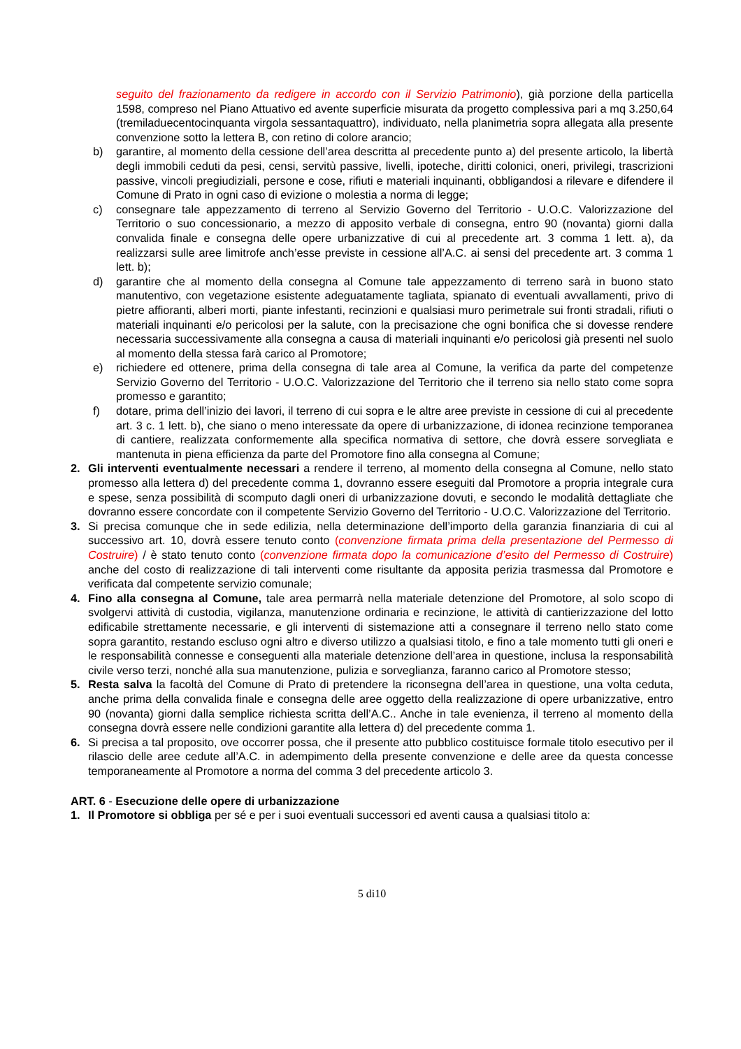seguito del frazionamento da redigere in accordo con il Servizio Patrimonio), già porzione della particella 1598, compreso nel Piano Attuativo ed avente superficie misurata da progetto complessiva pari a mq 3.250,64 (tremiladuecentocinquanta virgola sessantaquattro), individuato, nella planimetria sopra allegata alla presente convenzione sotto la lettera B, con retino di colore arancio;
b) garantire, al momento della cessione dell’area descritta al precedente punto a) del presente articolo, la libertà degli immobili ceduti da pesi, censi, servitù passive, livelli, ipoteche, diritti colonici, oneri, privilegi, trascrizioni passive, vincoli pregiudiziali, persone e cose, rifiuti e materiali inquinanti, obbligandosi a rilevare e difendere il Comune di Prato in ogni caso di evizione o molestia a norma di legge;
c) consegnare tale appezzamento di terreno al Servizio Governo del Territorio - U.O.C. Valorizzazione del Territorio o suo concessionario, a mezzo di apposito verbale di consegna, entro 90 (novanta) giorni dalla convalida finale e consegna delle opere urbanizzative di cui al precedente art. 3 comma 1 lett. a), da realizzarsi sulle aree limitrofe anch’esse previste in cessione all’A.C. ai sensi del precedente art. 3 comma 1 lett. b);
d) garantire che al momento della consegna al Comune tale appezzamento di terreno sarà in buono stato manutentivo, con vegetazione esistente adeguatamente tagliata, spianato di eventuali avvallamenti, privo di pietre affioranti, alberi morti, piante infestanti, recinzioni e qualsiasi muro perimetrale sui fronti stradali, rifiuti o materiali inquinanti e/o pericolosi per la salute, con la precisazione che ogni bonifica che si dovesse rendere necessaria successivamente alla consegna a causa di materiali inquinanti e/o pericolosi già presenti nel suolo al momento della stessa farà carico al Promotore;
e) richiedere ed ottenere, prima della consegna di tale area al Comune, la verifica da parte del competenze Servizio Governo del Territorio - U.O.C. Valorizzazione del Territorio che il terreno sia nello stato come sopra promesso e garantito;
f) dotare, prima dell’inizio dei lavori, il terreno di cui sopra e le altre aree previste in cessione di cui al precedente art. 3 c. 1 lett. b), che siano o meno interessate da opere di urbanizzazione, di idonea recinzione temporanea di cantiere, realizzata conformemente alla specifica normativa di settore, che dovrà essere sorvegliata e mantenuta in piena efficienza da parte del Promotore fino alla consegna al Comune;
2. Gli interventi eventualmente necessari a rendere il terreno, al momento della consegna al Comune, nello stato promesso alla lettera d) del precedente comma 1, dovranno essere eseguiti dal Promotore a propria integrale cura e spese, senza possibilità di scomputo dagli oneri di urbanizzazione dovuti, e secondo le modalità dettagliate che dovranno essere concordate con il competente Servizio Governo del Territorio - U.O.C. Valorizzazione del Territorio.
3. Si precisa comunque che in sede edilizia, nella determinazione dell’importo della garanzia finanziaria di cui al successivo art. 10, dovrà essere tenuto conto (convenzione firmata prima della presentazione del Permesso di Costruire) / è stato tenuto conto (convenzione firmata dopo la comunicazione d’esito del Permesso di Costruire) anche del costo di realizzazione di tali interventi come risultante da apposita perizia trasmessa dal Promotore e verificata dal competente servizio comunale;
4. Fino alla consegna al Comune, tale area permarrà nella materiale detenzione del Promotore, al solo scopo di svolgervi attività di custodia, vigilanza, manutenzione ordinaria e recinzione, le attività di cantierizzazione del lotto edificabile strettamente necessarie, e gli interventi di sistemazione atti a consegnare il terreno nello stato come sopra garantito, restando escluso ogni altro e diverso utilizzo a qualsiasi titolo, e fino a tale momento tutti gli oneri e le responsabilità connesse e conseguenti alla materiale detenzione dell’area in questione, inclusa la responsabilità civile verso terzi, nonché alla sua manutenzione, pulizia e sorveglianza, faranno carico al Promotore stesso;
5. Resta salva la facoltà del Comune di Prato di pretendere la riconsegna dell’area in questione, una volta ceduta, anche prima della convalida finale e consegna delle aree oggetto della realizzazione di opere urbanizzative, entro 90 (novanta) giorni dalla semplice richiesta scritta dell’A.C.. Anche in tale evenienza, il terreno al momento della consegna dovrà essere nelle condizioni garantite alla lettera d) del precedente comma 1.
6. Si precisa a tal proposito, ove occorrer possa, che il presente atto pubblico costituisce formale titolo esecutivo per il rilascio delle aree cedute all’A.C. in adempimento della presente convenzione e delle aree da questa concesse temporaneamente al Promotore a norma del comma 3 del precedente articolo 3.
ART. 6 - Esecuzione delle opere di urbanizzazione
1. Il Promotore si obbliga per sé e per i suoi eventuali successori ed aventi causa a qualsiasi titolo a:
5 di10